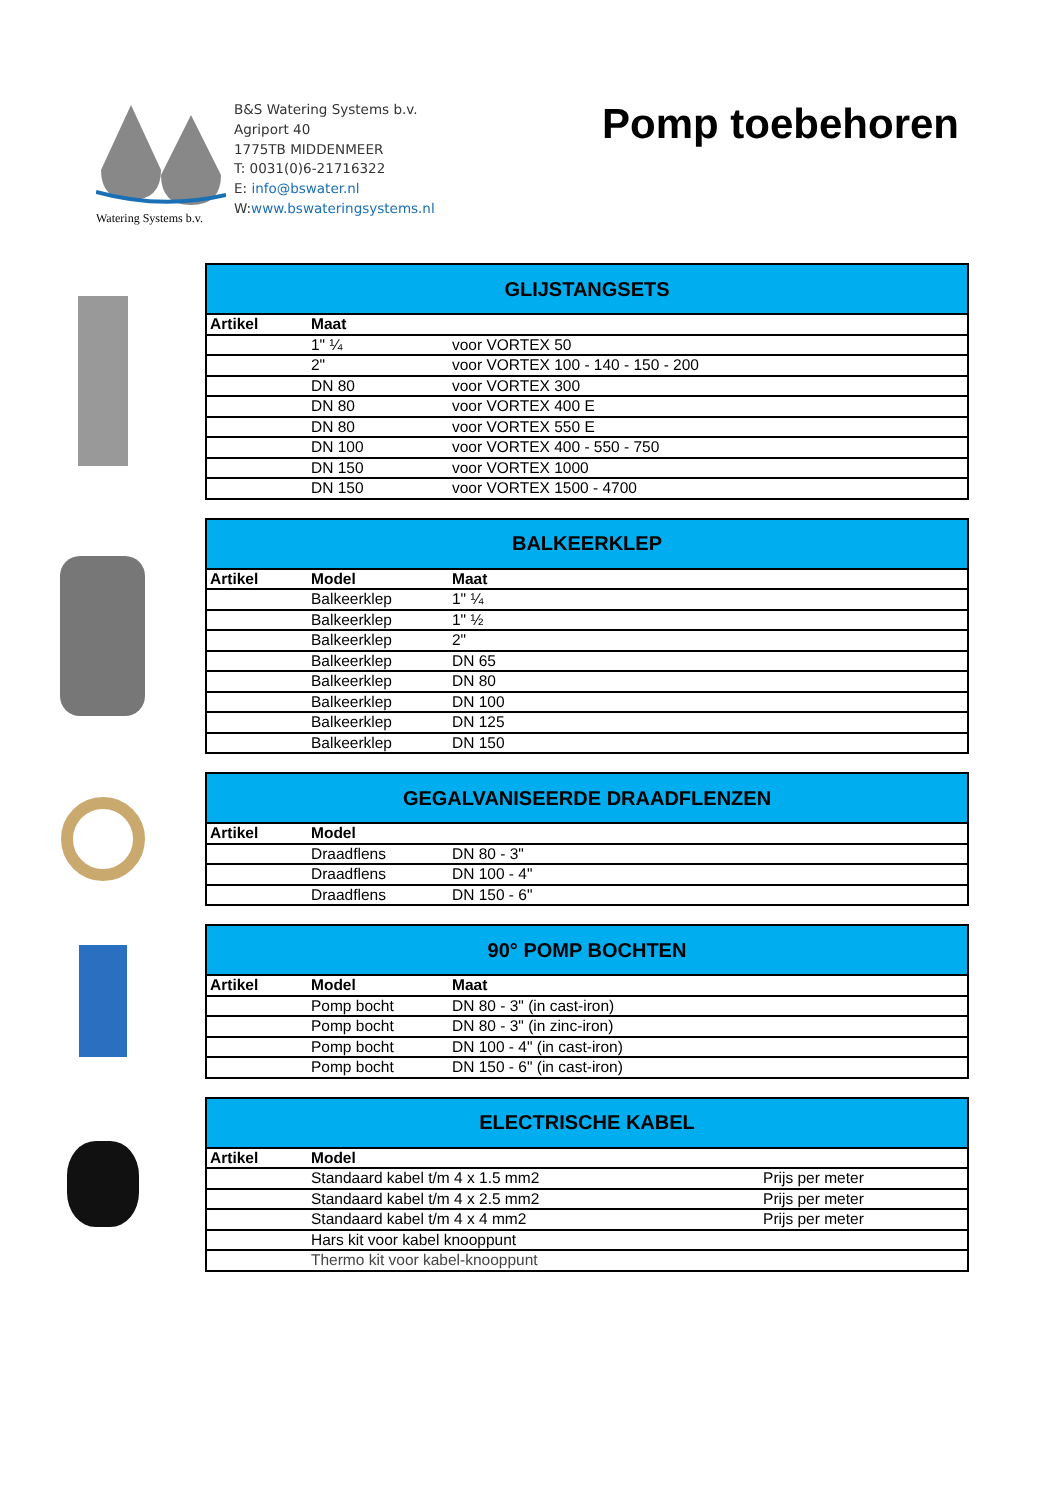Watering Systems b.v.
B&S Watering Systems b.v.
Agriport 40
1775TB MIDDENMEER
T: 0031(0)6-21716322
E: info@bswater.nl
W:www.bswateringsystems.nl
Pomp toebehoren
| GLIJSTANGSETS | | |
| --- | --- | --- |
| Artikel | Maat | |
| | 1" ¼ | voor VORTEX 50 |
| | 2" | voor VORTEX 100 - 140 - 150 - 200 |
| | DN 80 | voor VORTEX 300 |
| | DN 80 | voor VORTEX 400 E |
| | DN 80 | voor VORTEX 550 E |
| | DN 100 | voor VORTEX 400 - 550 - 750 |
| | DN 150 | voor VORTEX 1000 |
| | DN 150 | voor VORTEX 1500 - 4700 |
| BALKEERKLEP | | |
| --- | --- | --- |
| Artikel | Model | Maat |
| | Balkeerklep | 1" ¼ |
| | Balkeerklep | 1" ½ |
| | Balkeerklep | 2" |
| | Balkeerklep | DN 65 |
| | Balkeerklep | DN 80 |
| | Balkeerklep | DN 100 |
| | Balkeerklep | DN 125 |
| | Balkeerklep | DN 150 |
| GEGALVANISEERDE DRAADFLENZEN | | |
| --- | --- | --- |
| Artikel | Model | |
| | Draadflens | DN 80 - 3" |
| | Draadflens | DN 100 - 4" |
| | Draadflens | DN 150 - 6" |
| 90° POMP BOCHTEN | | |
| --- | --- | --- |
| Artikel | Model | Maat |
| | Pomp bocht | DN 80 - 3" (in cast-iron) |
| | Pomp bocht | DN 80 - 3" (in zinc-iron) |
| | Pomp bocht | DN 100 - 4" (in cast-iron) |
| | Pomp bocht | DN 150 - 6" (in cast-iron) |
| ELECTRISCHE KABEL | | |
| --- | --- | --- |
| Artikel | Model | |
| | Standaard kabel t/m 4 x 1.5 mm2 | Prijs per meter |
| | Standaard kabel t/m 4 x 2.5 mm2 | Prijs per meter |
| | Standaard kabel t/m 4 x 4 mm2 | Prijs per meter |
| | Hars kit voor kabel knooppunt | |
| | Thermo kit voor kabel-knooppunt | |